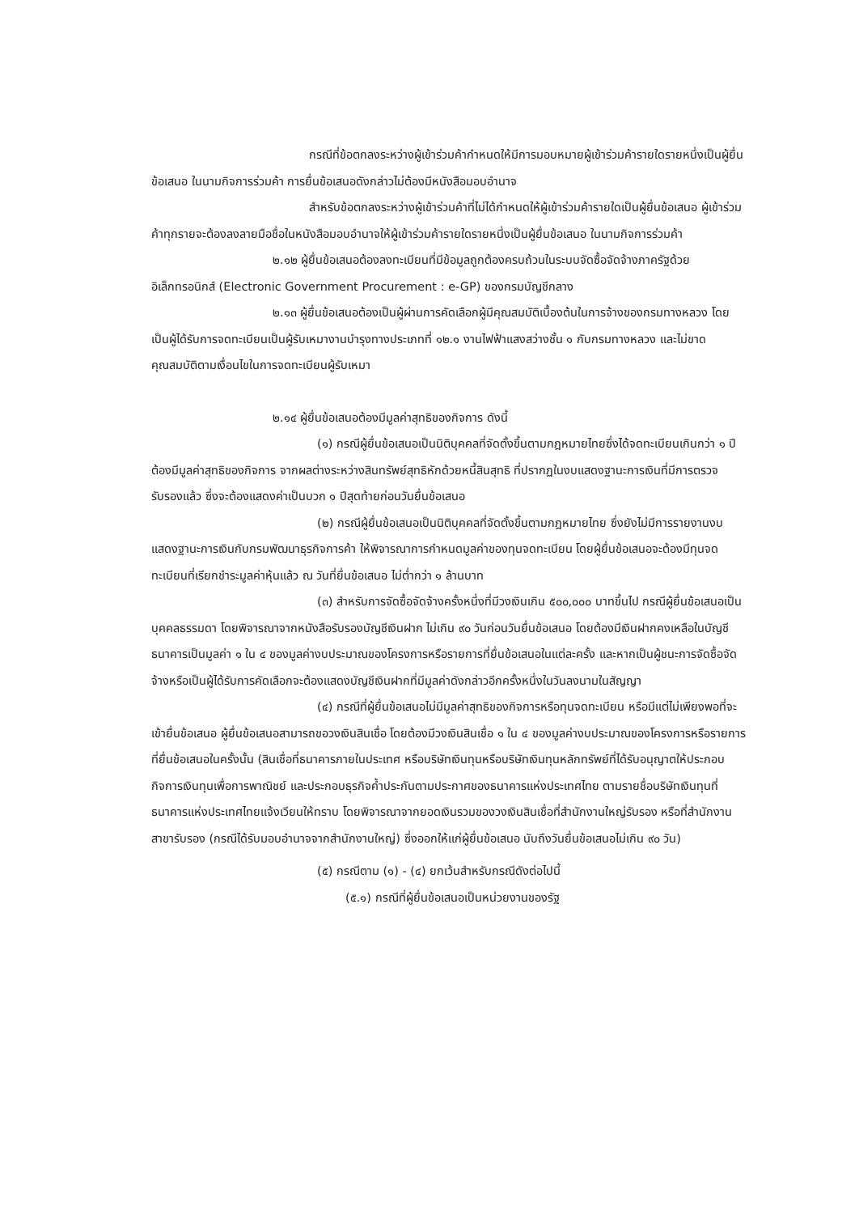กรณีที่ข้อตกลงระหว่างผู้เข้าร่วมค้ากำหนดให้มีการมอบหมายผู้เข้าร่วมค้ารายใดรายหนึ่งเป็นผู้ยื่นข้อเสนอ ในนามกิจการร่วมค้า การยื่นข้อเสนอดังกล่าวไม่ต้องมีหนังสือมอบอำนาจ
สำหรับข้อตกลงระหว่างผู้เข้าร่วมค้าที่ไม่ได้กำหนดให้ผู้เข้าร่วมค้ารายใดเป็นผู้ยื่นข้อเสนอ ผู้เข้าร่วมค้าทุกรายจะต้องลงลายมือชื่อในหนังสือมอบอำนาจให้ผู้เข้าร่วมค้ารายใดรายหนึ่งเป็นผู้ยื่นข้อเสนอ ในนามกิจการร่วมค้า
๒.๑๒ ผู้ยื่นข้อเสนอต้องลงทะเบียนที่มีข้อมูลถูกต้องครบถ้วนในระบบจัดซื้อจัดจ้างภาครัฐด้วย อิเล็กทรอนิกส์ (Electronic Government Procurement : e-GP) ของกรมบัญชีกลาง
๒.๑๓ ผู้ยื่นข้อเสนอต้องเป็นผู้ผ่านการคัดเลือกผู้มีคุณสมบัติเบื้องต้นในการจ้างของกรมทางหลวง โดยเป็นผู้ได้รับการจดทะเบียนเป็นผู้รับเหมางานบำรุงทางประเภทที่ ๑๒.๑ งานไฟฟ้าแสงสว่างชั้น ๑ กับกรมทางหลวง และไม่ขาดคุณสมบัติตามเงื่อนไขในการจดทะเบียนผู้รับเหมา
๒.๑๔ ผู้ยื่นข้อเสนอต้องมีมูลค่าสุทธิของกิจการ ดังนี้
(๑) กรณีผู้ยื่นข้อเสนอเป็นนิติบุคคลที่จัดตั้งขึ้นตามกฎหมายไทยซึ่งได้จดทะเบียนเกินกว่า ๑ ปี ต้องมีมูลค่าสุทธิของกิจการ จากผลต่างระหว่างสินทรัพย์สุทธิหักด้วยหนี้สินสุทธิ ที่ปรากฏในงบแสดงฐานะการเงินที่มีการตรวจรับรองแล้ว ซึ่งจะต้องแสดงค่าเป็นบวก ๑ ปีสุดท้ายก่อนวันยื่นข้อเสนอ
(๒) กรณีผู้ยื่นข้อเสนอเป็นนิติบุคคลที่จัดตั้งขึ้นตามกฎหมายไทย ซึ่งยังไม่มีการรายงานงบแสดงฐานะการเงินกับกรมพัฒนาธุรกิจการค้า ให้พิจารณาการกำหนดมูลค่าของทุนจดทะเบียน โดยผู้ยื่นข้อเสนอจะต้องมีทุนจดทะเบียนที่เรียกชำระมูลค่าหุ้นแล้ว ณ วันที่ยื่นข้อเสนอ ไม่ต่ำกว่า ๑ ล้านบาท
(๓) สำหรับการจัดซื้อจัดจ้างครั้งหนึ่งที่มีวงเงินเกิน ๕๐๐,๐๐๐ บาทขึ้นไป กรณีผู้ยื่นข้อเสนอเป็นบุคคลธรรมดา โดยพิจารณาจากหนังสือรับรองบัญชีเงินฝาก ไม่เกิน ๙๐ วันก่อนวันยื่นข้อเสนอ โดยต้องมีเงินฝากคงเหลือในบัญชีธนาคารเป็นมูลค่า ๑ ใน ๔ ของมูลค่างบประมาณของโครงการหรือรายการที่ยื่นข้อเสนอในแต่ละครั้ง และหากเป็นผู้ชนะการจัดซื้อจัดจ้างหรือเป็นผู้ได้รับการคัดเลือกจะต้องแสดงบัญชีเงินฝากที่มีมูลค่าดังกล่าวอีกครั้งหนึ่งในวันลงนามในสัญญา
(๔) กรณีที่ผู้ยื่นข้อเสนอไม่มีมูลค่าสุทธิของกิจการหรือทุนจดทะเบียน หรือมีแต่ไม่เพียงพอที่จะ เข้ายื่นข้อเสนอ ผู้ยื่นข้อเสนอสามารถขอวงเงินสินเชื่อ โดยต้องมีวงเงินสินเชื่อ ๑ ใน ๔ ของมูลค่างบประมาณของโครงการหรือรายการที่ยื่นข้อเสนอในครั้งนั้น (สินเชื่อที่ธนาคารภายในประเทศ หรือบริษัทเงินทุนหรือบริษัทเงินทุนหลักทรัพย์ที่ได้รับอนุญาตให้ประกอบกิจการเงินทุนเพื่อการพาณิชย์ และประกอบธุรกิจค้ำประกันตามประกาศของธนาคารแห่งประเทศไทย ตามรายชื่อบริษัทเงินทุนที่ธนาคารแห่งประเทศไทยแจ้งเวียนให้ทราบ โดยพิจารณาจากยอดเงินรวมของวงเงินสินเชื่อที่สำนักงานใหญ่รับรอง หรือที่สำนักงานสาขารับรอง (กรณีได้รับมอบอำนาจจากสำนักงานใหญ่) ซึ่งออกให้แก่ผู้ยื่นข้อเสนอ นับถึงวันยื่นข้อเสนอไม่เกิน ๙๐ วัน)
(๕) กรณีตาม (๑) - (๔) ยกเว้นสำหรับกรณีดังต่อไปนี้
(๕.๑) กรณีที่ผู้ยื่นข้อเสนอเป็นหน่วยงานของรัฐ